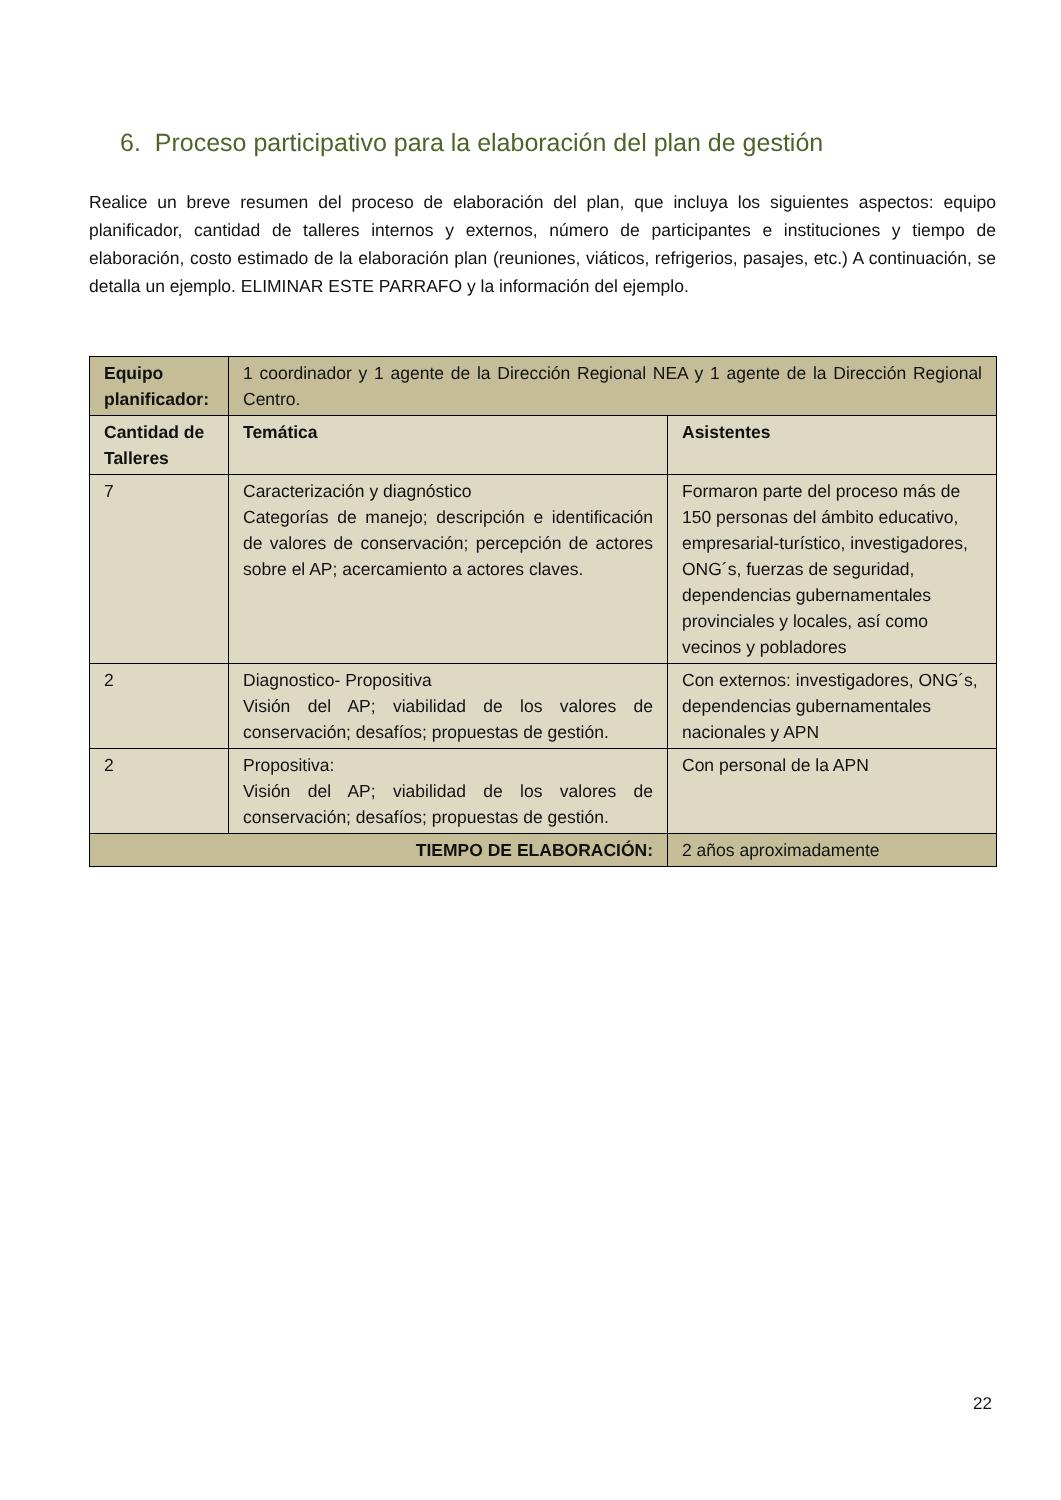6. Proceso participativo para la elaboración del plan de gestión
Realice un breve resumen del proceso de elaboración del plan, que incluya los siguientes aspectos: equipo planificador, cantidad de talleres internos y externos, número de participantes e instituciones y tiempo de elaboración, costo estimado de la elaboración plan (reuniones, viáticos, refrigerios, pasajes, etc.) A continuación, se detalla un ejemplo. ELIMINAR ESTE PARRAFO y la información del ejemplo.
| Equipo planificador: | 1 coordinador y 1 agente de la Dirección Regional NEA y 1 agente de la Dirección Regional Centro. | |
| Cantidad de Talleres | Temática | Asistentes |
| 7 | Caracterización y diagnóstico Categorías de manejo; descripción e identificación de valores de conservación; percepción de actores sobre el AP; acercamiento a actores claves. | Formaron parte del proceso más de 150 personas del ámbito educativo, empresarial-turístico, investigadores, ONG´s, fuerzas de seguridad, dependencias gubernamentales provinciales y locales, así como vecinos y pobladores |
| 2 | Diagnostico- Propositiva Visión del AP; viabilidad de los valores de conservación; desafíos; propuestas de gestión. | Con externos: investigadores, ONG´s, dependencias gubernamentales nacionales y APN |
| 2 | Propositiva: Visión del AP; viabilidad de los valores de conservación; desafíos; propuestas de gestión. | Con personal de la APN |
| TIEMPO DE ELABORACIÓN: | | 2 años aproximadamente |
22